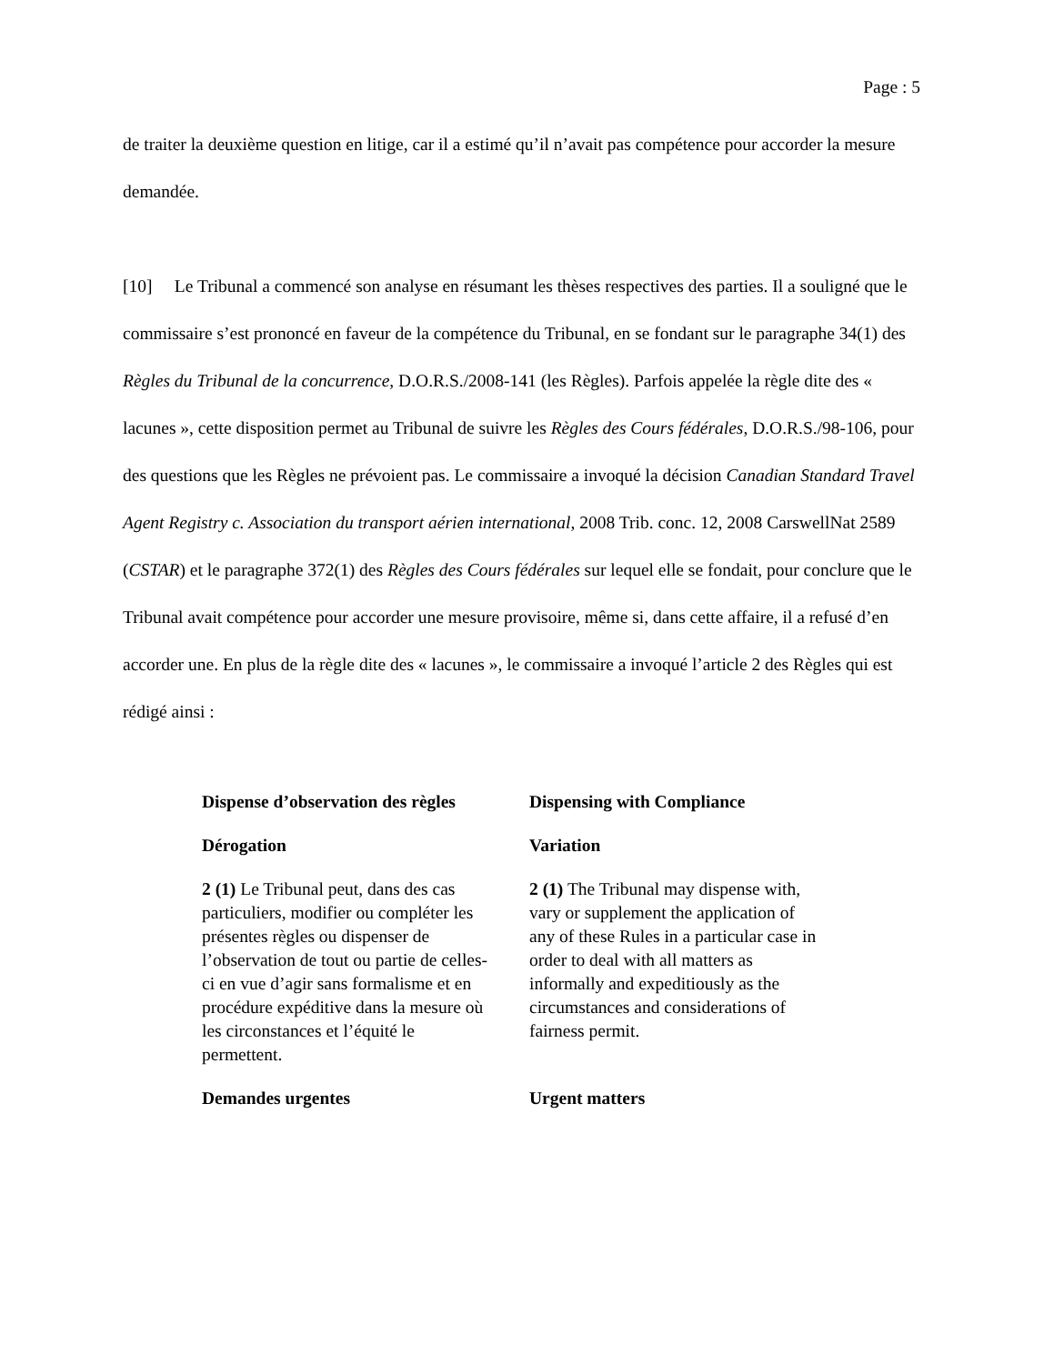Page : 5
de traiter la deuxième question en litige, car il a estimé qu’il n’avait pas compétence pour accorder la mesure demandée.
[10] Le Tribunal a commencé son analyse en résumant les thèses respectives des parties. Il a souligné que le commissaire s’est prononcé en faveur de la compétence du Tribunal, en se fondant sur le paragraphe 34(1) des Règles du Tribunal de la concurrence, D.O.R.S./2008-141 (les Règles). Parfois appelée la règle dite des « lacunes », cette disposition permet au Tribunal de suivre les Règles des Cours fédérales, D.O.R.S./98-106, pour des questions que les Règles ne prévoient pas. Le commissaire a invoqué la décision Canadian Standard Travel Agent Registry c. Association du transport aérien international, 2008 Trib. conc. 12, 2008 CarswellNat 2589 (CSTAR) et le paragraphe 372(1) des Règles des Cours fédérales sur lequel elle se fondait, pour conclure que le Tribunal avait compétence pour accorder une mesure provisoire, même si, dans cette affaire, il a refusé d’en accorder une. En plus de la règle dite des « lacunes », le commissaire a invoqué l’article 2 des Règles qui est rédigé ainsi :
| Dispense d’observation des règles | Dispensing with Compliance |
| Dérogation | Variation |
| 2 (1) Le Tribunal peut, dans des cas particuliers, modifier ou compléter les présentes règles ou dispenser de l’observation de tout ou partie de celles-ci en vue d’agir sans formalisme et en procédure expéditive dans la mesure où les circonstances et l’équité le permettent. | 2 (1) The Tribunal may dispense with, vary or supplement the application of any of these Rules in a particular case in order to deal with all matters as informally and expeditiously as the circumstances and considerations of fairness permit. |
| Demandes urgentes | Urgent matters |